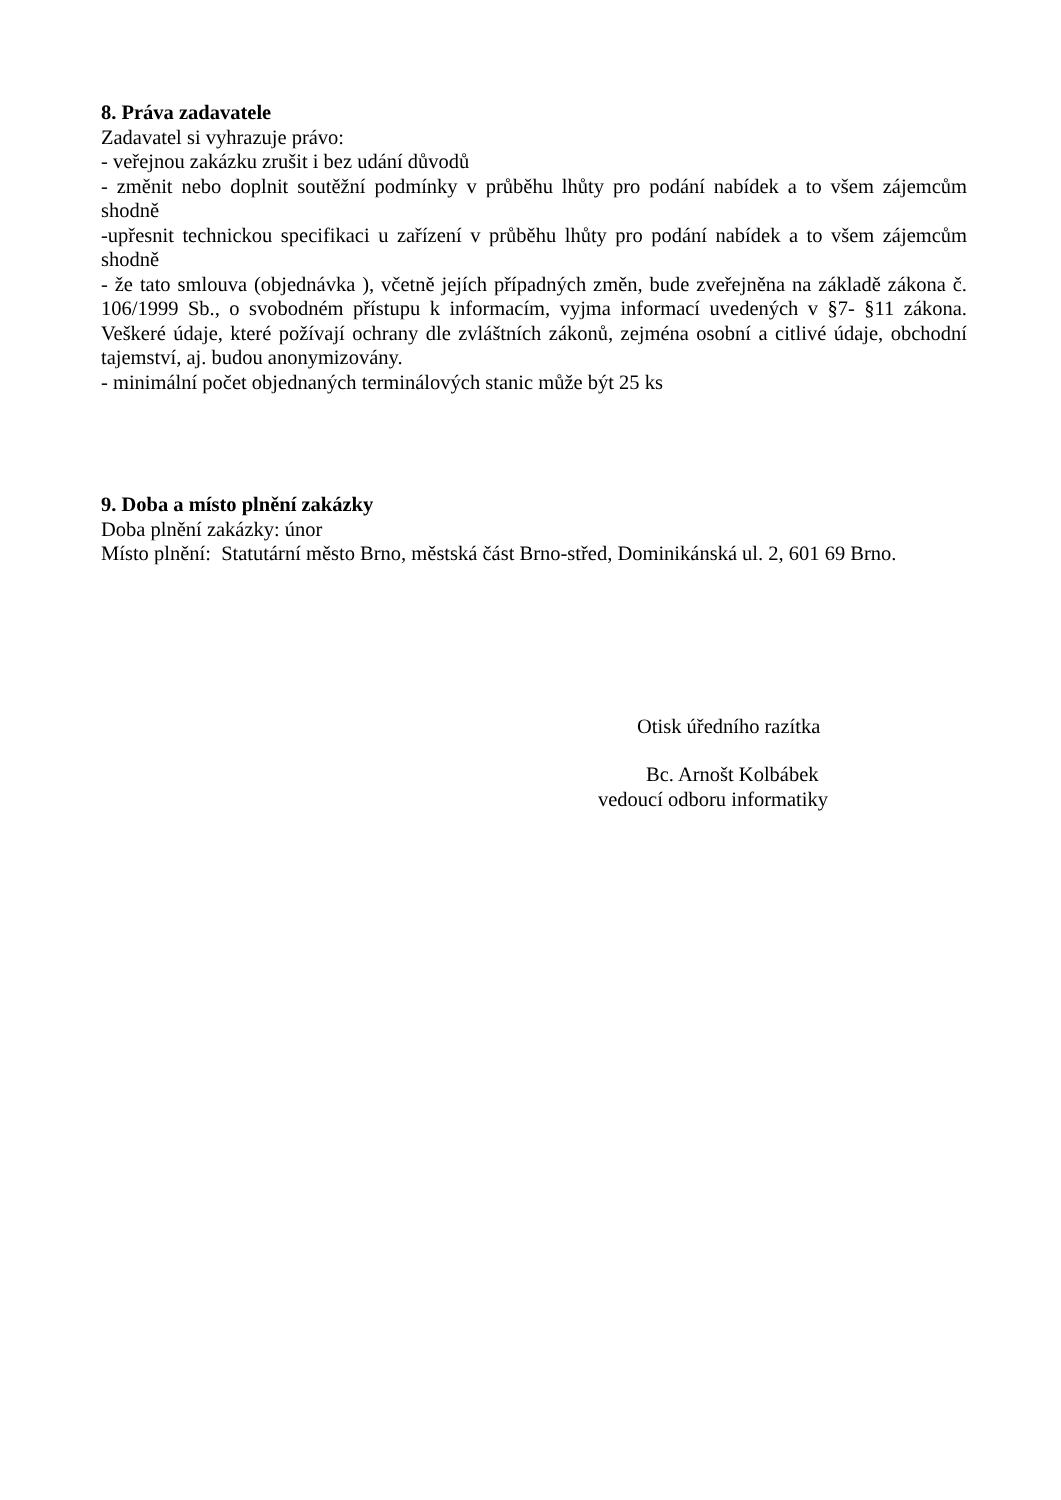8. Práva zadavatele
Zadavatel si vyhrazuje právo:
- veřejnou zakázku zrušit i bez udání důvodů
- změnit nebo doplnit soutěžní podmínky v průběhu lhůty pro podání nabídek a to všem zájemcům shodně
-upřesnit technickou specifikaci u zařízení v průběhu lhůty pro podání nabídek a to všem zájemcům shodně
- že tato smlouva (objednávka ), včetně jejích případných změn, bude zveřejněna na základě zákona č. 106/1999 Sb., o svobodném přístupu k informacím, vyjma informací uvedených v §7- §11 zákona. Veškeré údaje, které požívají ochrany dle zvláštních zákonů, zejména osobní a citlivé údaje, obchodní tajemství, aj. budou anonymizovány.
- minimální počet objednaných terminálových stanic může být 25 ks
9. Doba a místo plnění zakázky
Doba plnění zakázky: únor
Místo plnění: Statutární město Brno, městská část Brno-střed, Dominikánská ul. 2, 601 69 Brno.
Otisk úředního razítka
Bc. Arnošt Kolbábek
vedoucí odboru informatiky